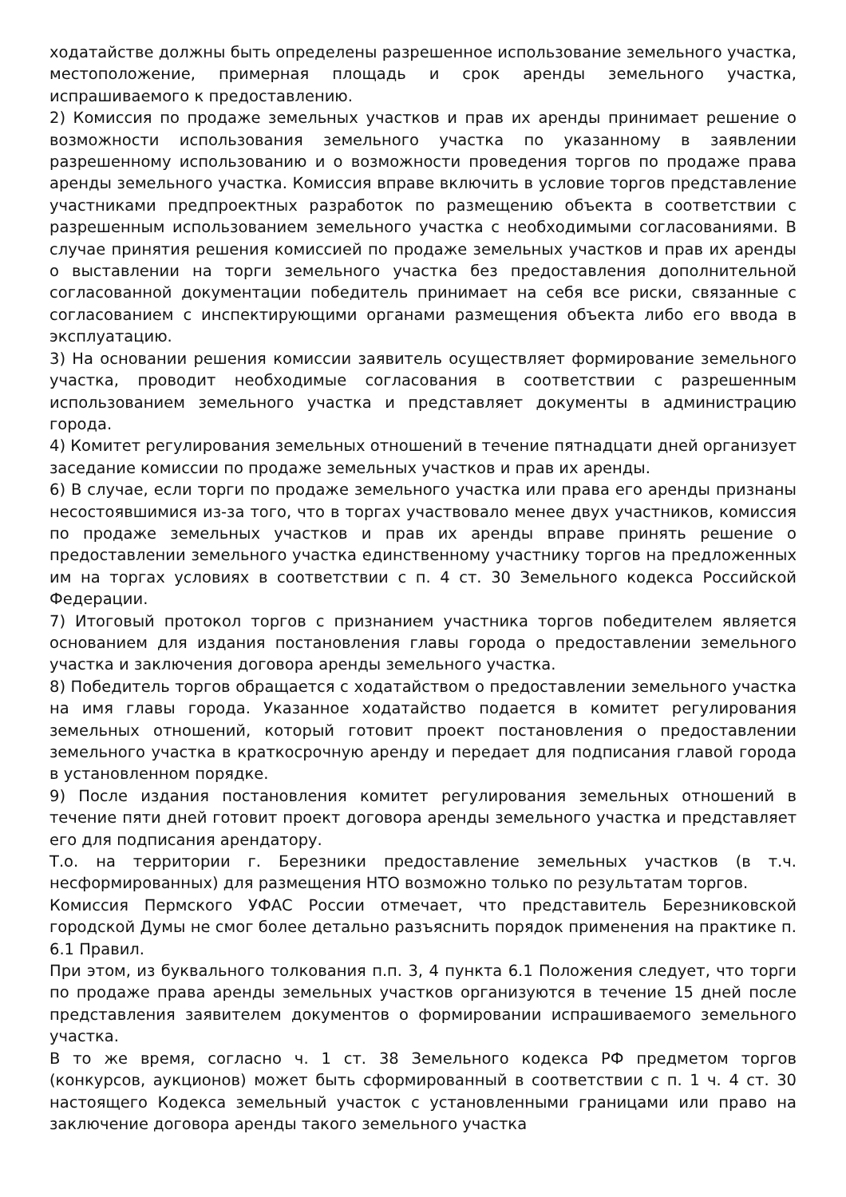ходатайстве должны быть определены разрешенное использование земельного участка, местоположение, примерная площадь и срок аренды земельного участка, испрашиваемого к предоставлению.
2) Комиссия по продаже земельных участков и прав их аренды принимает решение о возможности использования земельного участка по указанному в заявлении разрешенному использованию и о возможности проведения торгов по продаже права аренды земельного участка. Комиссия вправе включить в условие торгов представление участниками предпроектных разработок по размещению объекта в соответствии с разрешенным использованием земельного участка с необходимыми согласованиями. В случае принятия решения комиссией по продаже земельных участков и прав их аренды о выставлении на торги земельного участка без предоставления дополнительной согласованной документации победитель принимает на себя все риски, связанные с согласованием с инспектирующими органами размещения объекта либо его ввода в эксплуатацию.
3) На основании решения комиссии заявитель осуществляет формирование земельного участка, проводит необходимые согласования в соответствии с разрешенным использованием земельного участка и представляет документы в администрацию города.
4) Комитет регулирования земельных отношений в течение пятнадцати дней организует заседание комиссии по продаже земельных участков и прав их аренды.
6) В случае, если торги по продаже земельного участка или права его аренды признаны несостоявшимися из-за того, что в торгах участвовало менее двух участников, комиссия по продаже земельных участков и прав их аренды вправе принять решение о предоставлении земельного участка единственному участнику торгов на предложенных им на торгах условиях в соответствии с п. 4 ст. 30 Земельного кодекса Российской Федерации.
7) Итоговый протокол торгов с признанием участника торгов победителем является основанием для издания постановления главы города о предоставлении земельного участка и заключения договора аренды земельного участка.
8) Победитель торгов обращается с ходатайством о предоставлении земельного участка на имя главы города. Указанное ходатайство подается в комитет регулирования земельных отношений, который готовит проект постановления о предоставлении земельного участка в краткосрочную аренду и передает для подписания главой города в установленном порядке.
9) После издания постановления комитет регулирования земельных отношений в течение пяти дней готовит проект договора аренды земельного участка и представляет его для подписания арендатору.
Т.о. на территории г. Березники предоставление земельных участков (в т.ч. несформированных) для размещения НТО возможно только по результатам торгов.
Комиссия Пермского УФАС России отмечает, что представитель Березниковской городской Думы не смог более детально разъяснить порядок применения на практике п. 6.1 Правил.
При этом, из буквального толкования п.п. 3, 4 пункта 6.1 Положения следует, что торги по продаже права аренды земельных участков организуются в течение 15 дней после представления заявителем документов о формировании испрашиваемого земельного участка.
В то же время, согласно ч. 1 ст. 38 Земельного кодекса РФ предметом торгов (конкурсов, аукционов) может быть сформированный в соответствии с п. 1 ч. 4 ст. 30 настоящего Кодекса земельный участок с установленными границами или право на заключение договора аренды такого земельного участка